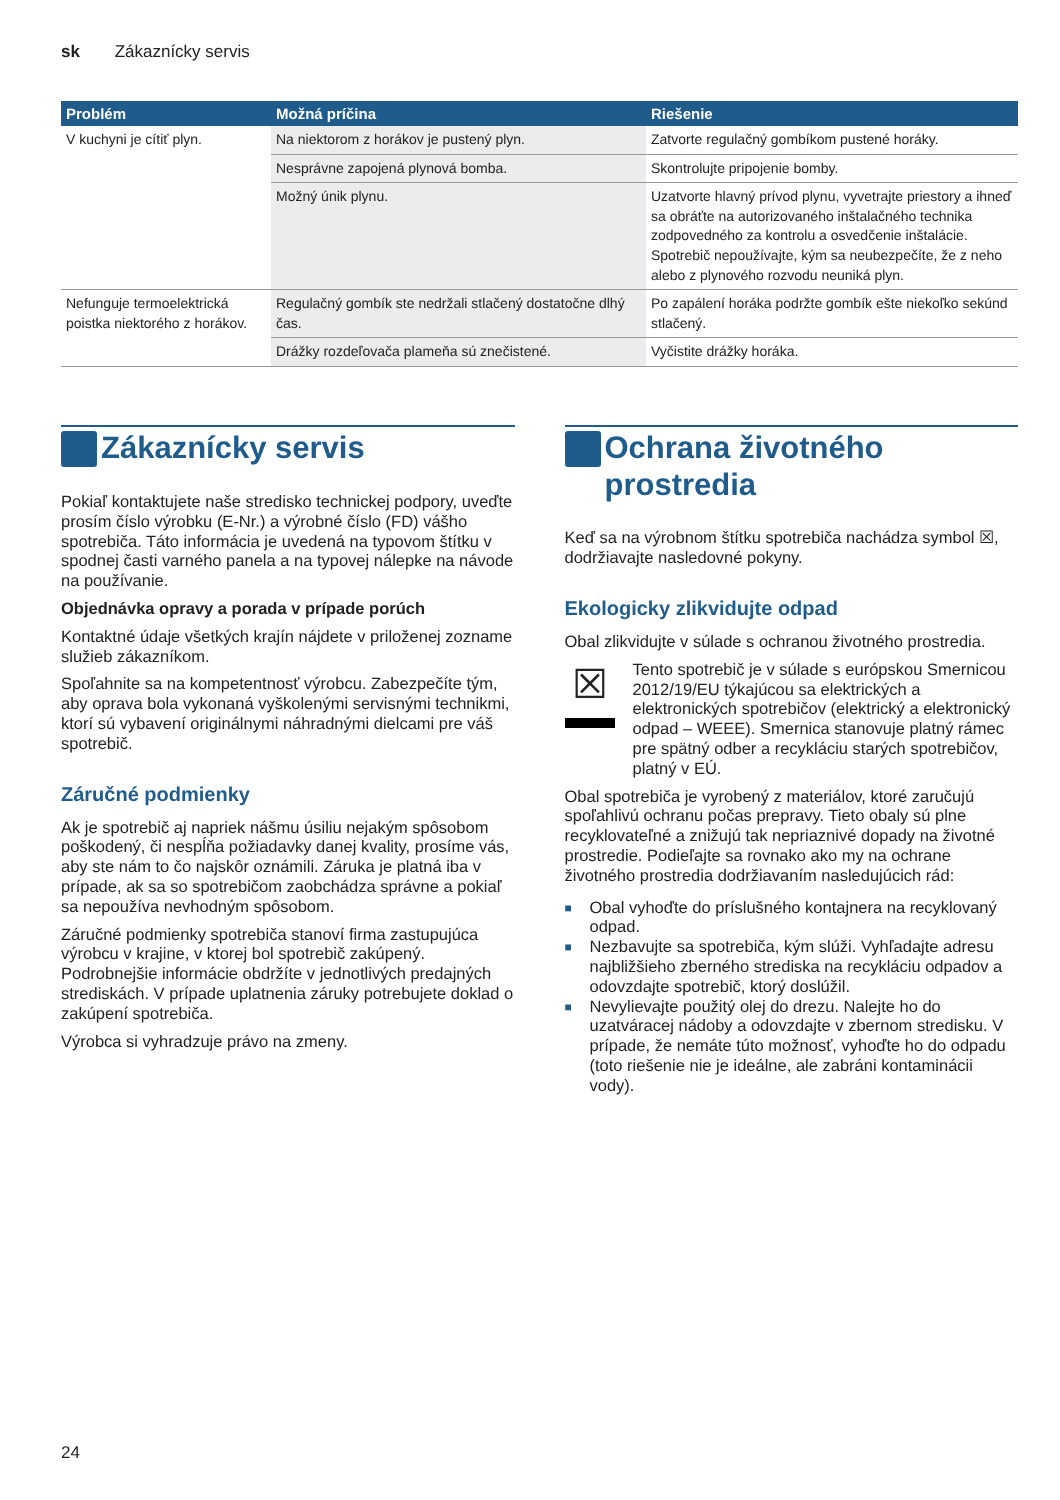sk Zákaznícky servis
| Problém | Možná príčina | Riešenie |
| --- | --- | --- |
| V kuchyni je cítiť plyn. | Na niektorom z horákov je pustený plyn. | Zatvorte regulačný gombíkom pustené horáky. |
| | Nesprávne zapojená plynová bomba. | Skontrolujte pripojenie bomby. |
| | Možný únik plynu. | Uzatvorte hlavný prívod plynu, vyvetrajte priestory a ihneď sa obráťte na autorizovaného inštalačného technika zodpovedného za kontrolu a osvedčenie inštalácie. Spotrebič nepoužívajte, kým sa neubezpečíte, že z neho alebo z plynového rozvodu neuniká plyn. |
| Nefunguje termoelektrická poistka niektorého z horákov. | Regulačný gombík ste nedržali stlačený dostatočne dlhý čas. | Po zapálení horáka podržte gombík ešte niekoľko sekúnd stlačený. |
| | Drážky rozdeľovača plameňa sú znečistené. | Vyčistite drážky horáka. |
Zákaznícky servis
Pokiaľ kontaktujete naše stredisko technickej podpory, uveďte prosím číslo výrobku (E-Nr.) a výrobné číslo (FD) vášho spotrebiča. Táto informácia je uvedená na typovom štítku v spodnej časti varného panela a na typovej nálepke na návode na používanie.
Objednávka opravy a porada v prípade porúch
Kontaktné údaje všetkých krajín nájdete v priloženej zozname služieb zákazníkom.
Spoľahnite sa na kompetentnosť výrobcu. Zabezpečíte tým, aby oprava bola vykonaná vyškolenými servisnými technikmi, ktorí sú vybavení originálnymi náhradnými dielcami pre váš spotrebič.
Záručné podmienky
Ak je spotrebič aj napriek nášmu úsiliu nejakým spôsobom poškodený, či nespĺňa požiadavky danej kvality, prosíme vás, aby ste nám to čo najskôr oznámili. Záruka je platná iba v prípade, ak sa so spotrebičom zaobchádza správne a pokiaľ sa nepoužíva nevhodným spôsobom.
Záručné podmienky spotrebiča stanoví firma zastupujúca výrobcu v krajine, v ktorej bol spotrebič zakúpený. Podrobnejšie informácie obdržíte v jednotlivých predajných strediskách. V prípade uplatnenia záruky potrebujete doklad o zakúpení spotrebiča.
Výrobca si vyhradzuje právo na zmeny.
Ochrana životného prostredia
Keď sa na výrobnom štítku spotrebiča nachádza symbol ☒, dodržiavajte nasledovné pokyny.
Ekologicky zlikvidujte odpad
Obal zlikvidujte v súlade s ochranou životného prostredia.
☒
Tento spotrebič je v súlade s európskou Smernicou 2012/19/EU týkajúcou sa elektrických a elektronických spotrebičov (elektrický a elektronický odpad – WEEE). Smernica stanovuje platný rámec pre spätný odber a recykláciu starých spotrebičov, platný v EÚ.
Obal spotrebiča je vyrobený z materiálov, ktoré zaručujú spoľahlivú ochranu počas prepravy. Tieto obaly sú plne recyklovateľné a znižujú tak nepriaznivé dopady na životné prostredie. Podieľajte sa rovnako ako my na ochrane životného prostredia dodržiavaním nasledujúcich rád:
■ Obal vyhoďte do príslušného kontajnera na recyklovaný odpad.
■ Nezbavujte sa spotrebiča, kým slúži. Vyhľadajte adresu najbližšieho zberného strediska na recykláciu odpadov a odovzdajte spotrebič, ktorý doslúžil.
■ Nevylievajte použitý olej do drezu. Nalejte ho do uzatváracej nádoby a odovzdajte v zbernom stredisku. V prípade, že nemáte túto možnosť, vyhoďte ho do odpadu (toto riešenie nie je ideálne, ale zabráni kontaminácii vody).
24